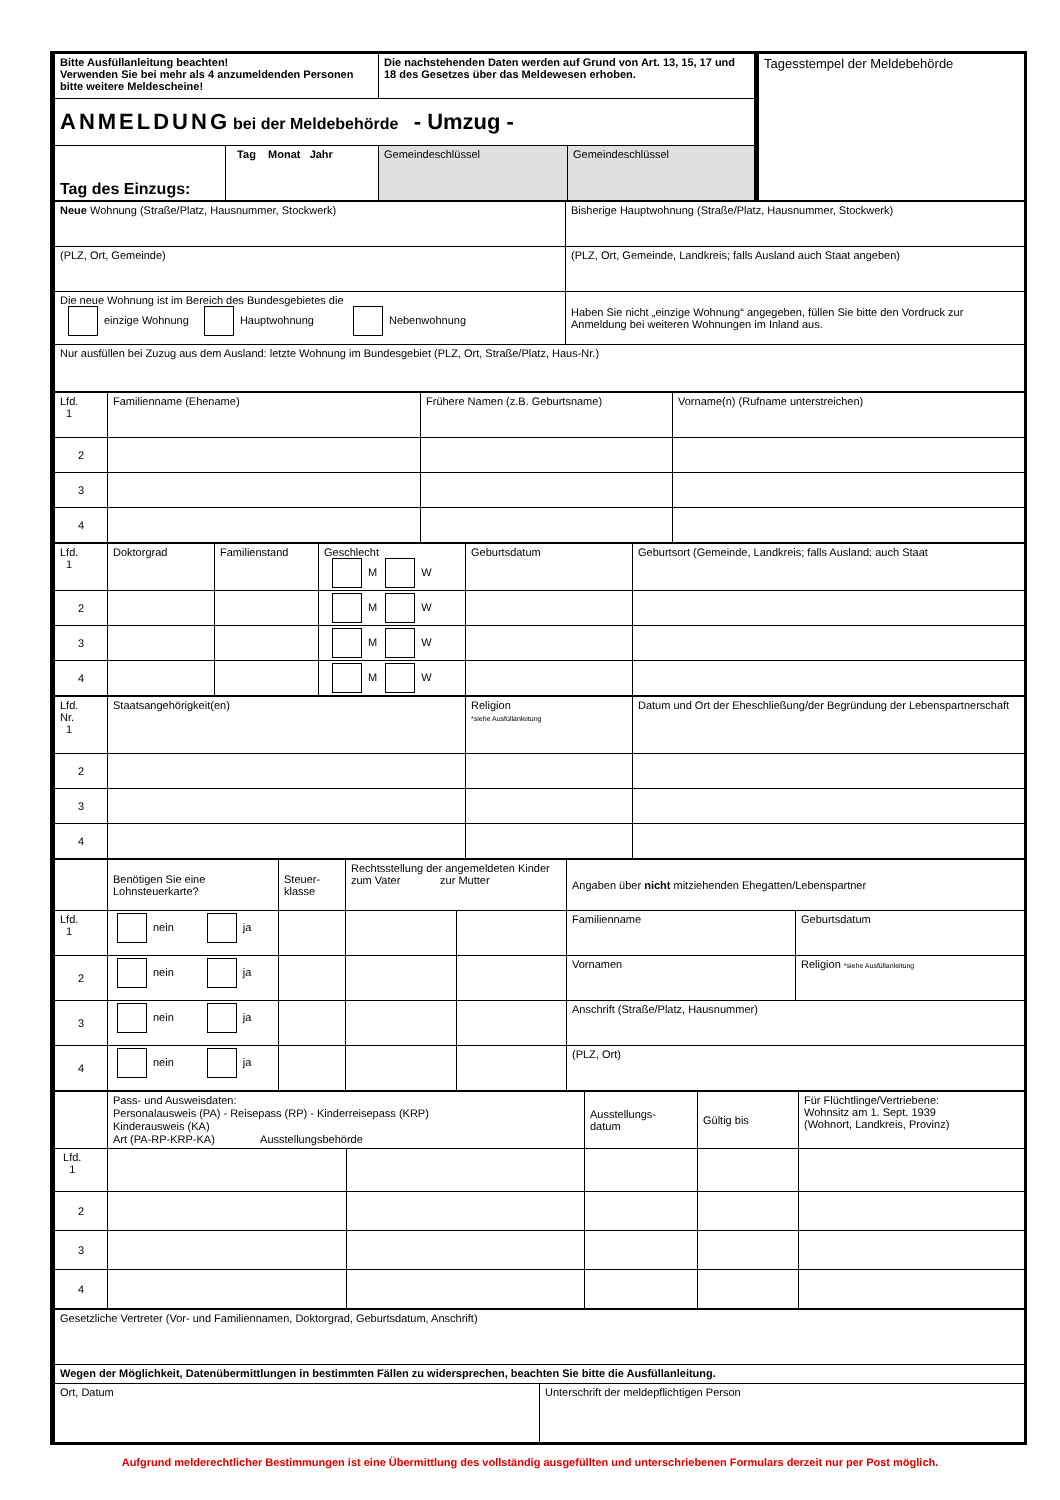| Bitte Ausfüllanleitung beachten! Verwenden Sie bei mehr als 4 anzumeldenden Personen bitte weitere Meldescheine! | Die nachstehenden Daten werden auf Grund von Art. 13, 15, 17 und 18 des Gesetzes über das Meldewesen erhoben. | | Tagesstempel der Meldebehörde |
| ANMELDUNG bei der Meldebehörde - Umzug - | | | |
| / Tag des Einzugs: / Tag Monat Jahr / | Gemeindeschlüssel | Gemeindeschlüssel | |
| Neue Wohnung (Straße/Platz, Hausnummer, Stockwerk) | Bisherige Hauptwohnung (Straße/Platz, Hausnummer, Stockwerk) |
| (PLZ, Ort, Gemeinde) | (PLZ, Ort, Gemeinde, Landkreis; falls Ausland auch Staat angeben) |
| Die neue Wohnung ist im Bereich des Bundesgebietes die einzige Wohnung Hauptwohnung Nebenwohnung | Haben Sie nicht „einzige Wohnung“ angegeben, füllen Sie bitte den Vordruck zur Anmeldung bei weiteren Wohnungen im Inland aus. |
| Nur ausfüllen bei Zuzug aus dem Ausland: letzte Wohnung im Bundesgebiet (PLZ, Ort, Straße/Platz, Haus-Nr.) | |
| Lfd. 1 | Familienname (Ehename) | Frühere Namen (z.B. Geburtsname) | Vorname(n) (Rufname unterstreichen) |
| 2 | | | |
| 3 | | | |
| 4 | | | |
| Lfd. 1 | Doktorgrad | Familienstand | Geschlecht M W | Geburtsdatum | Geburtsort (Gemeinde, Landkreis; falls Ausland: auch Staat |
| 2 | | | M W | | |
| 3 | | | M W | | |
| 4 | | | M W | | |
| Lfd. Nr. 1 | Staatsangehörigkeit(en) | Religion *siehe Ausfüllanleitung | Datum und Ort der Eheschließung/der Begründung der Lebenspartnerschaft |
| 2 | | | |
| 3 | | | |
| 4 | | | |
| | Benötigen Sie eine Lohnsteuerkarte? | Steuer- klasse | Rechtsstellung der angemeldeten Kinder zum Vater zur Mutter | | Angaben über nicht mitziehenden Ehegatten/Lebenspartner | |
| Lfd. 1 | nein ja | | | | Familienname | Geburtsdatum |
| 2 | nein ja | | | | Vornamen | Religion *siehe Ausfüllanleitung |
| 3 | nein ja | | | | Anschrift (Straße/Platz, Hausnummer) | |
| 4 | nein ja | | | | (PLZ, Ort) | |
| | Pass- und Ausweisdaten: Personalausweis (PA) - Reisepass (RP) - Kinderreisepass (KRP) Kinderausweis (KA) Art (PA-RP-KRP-KA) Ausstellungsbehörde | | Ausstellungs- datum | Gültig bis | Für Flüchtlinge/Vertriebene: Wohnsitz am 1. Sept. 1939 (Wohnort, Landkreis, Provinz) |
| Lfd. 1 | | | | | |
| 2 | | | | | |
| 3 | | | | | |
| 4 | | | | | |
| Gesetzliche Vertreter (Vor- und Familiennamen, Doktorgrad, Geburtsdatum, Anschrift) | |
| Wegen der Möglichkeit, Datenübermittlungen in bestimmten Fällen zu widersprechen, beachten Sie bitte die Ausfüllanleitung. | |
| Ort, Datum | Unterschrift der meldepflichtigen Person |
Aufgrund melderechtlicher Bestimmungen ist eine Übermittlung des vollständig ausgefüllten und unterschriebenen Formulars derzeit nur per Post möglich.